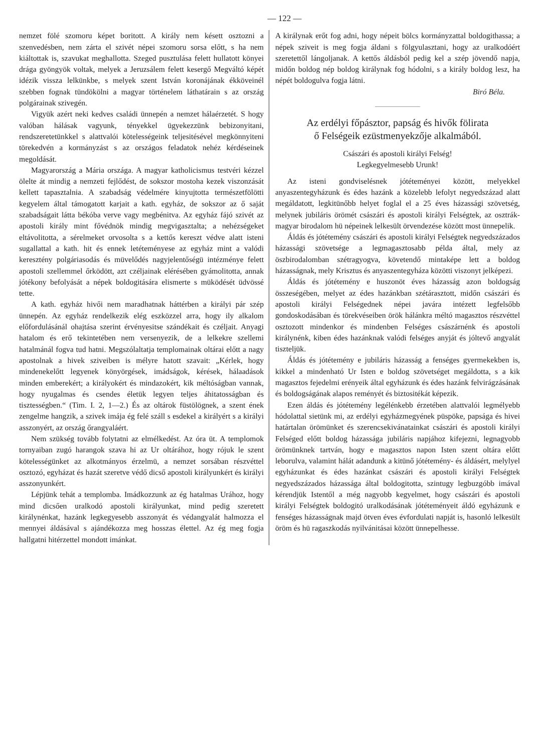— 122 —
nemzet fölé szomoru képet boritott. A király nem késett osztozni a szenvedésben, nem zárta el szivét népei szomoru sorsa előtt, s ha nem kiáltottak is, szavukat meghallotta. Szeged pusztulása felett hullatott könyei drága gyöngyök voltak, melyek a Jeruzsálem felett kesergő Megváltó képét idézik vissza lelkünkbe, s melyek szent István koronájának ékköveinél szebben fognak tündökölni a magyar történelem láthatárain s az ország polgárainak szivegén.
Vigyük azért neki kedves családi ünnepén a nemzet hálaérzetét. S hogy valóban hálásak vagyunk, tényekkel ügyekezzünk bebizonyitani, rendszeretetünkkel s alattvalói kötelességeink teljesitésével megkönnyiteni törekedvén a kormányzást s az országos feladatok nehéz kérdéseinek megoldását.
Magyarország a Mária országa. A magyar katholicismus testvéri kézzel ölelte át mindig a nemzeti fejlődést, de sokszor mostoha kezek viszonzását kellett tapasztalnia. A szabadság védelmére kinyujtotta természetfölötti kegyelem által támogatott karjait a kath. egyház, de sokszor az ő saját szabadságait látta békóba verve vagy megbénitva. Az egyház fájó szivét az apostoli király mint fővédnök mindig megvigasztalta; a nehézségeket eltávolitotta, a sérelmeket orvosolta s a kettős kereszt védve alatt isteni sugallattal a kath. hit és ennek letéteményese az egyház mint a valódi keresztény polgáriasodás és müvelődés nagyjelentőségü intézménye felett apostoli szellemmel őrködött, azt czéljainak elérésében gyámolitotta, annak jótékony befolyását a népek boldogitására elismerte s müködését üdvössé tette.
A kath. egyház hivői nem maradhatnak háttérben a királyi pár szép ünnepén. Az egyház rendelkezik elég eszközzel arra, hogy ily alkalom előfordulásánál ohajtása szerint érvényesitse szándékait és czéljait. Anyagi hatalom és erő tekintetében nem versenyezik, de a lelkekre szellemi hatalmánál fogva tud hatni. Megszólaltatja templomainak oltárai előtt a nagy apostolnak a hivek sziveiben is mélyre hatott szavait: „Kérlek, hogy mindenekelőtt legyenek könyörgések, imádságok, kérések, hálaadások minden emberekért; a királyokért és mindazokért, kik méltóságban vannak, hogy nyugalmas és csendes életük legyen teljes áhitatosságban és tisztességben.“ (Tim. I. 2, 1—2.) És az oltárok füstölögnek, a szent ének zengelme hangzik, a szivek imája ég felé száll s esdekel a királyért s a királyi asszonyért, az ország őrangyaláért.
Nem szükség tovább folytatni az elmélkedést. Az óra üt. A templomok tornyaiban zugó harangok szava hi az Ur oltárához, hogy rójuk le szent kötelességünket az alkotmányos érzelmü, a nemzet sorsában részvéttel osztozó, egyházat és hazát szeretve védő dicső apostoli királyunkért és királyi asszonyunkért.
Lépjünk tehát a templomba. Imádkozzunk az ég hatalmas Urához, hogy mind dicsően uralkodó apostoli királyunkat, mind pedig szeretett királynénkat, hazánk legkegyesebb asszonyát és védangyalát halmozza el mennyei áldásával s ajándékozza meg hosszas élettel. Az ég meg fogja hallgatni hitérzettel mondott imánkat.
A királynak erőt fog adni, hogy népeit bölcs kormányzattal boldogithassa; a népek sziveit is meg fogja áldani s fölgyulasztani, hogy az uralkodóért szeretettől lángoljanak. A kettős áldásból pedig kel a szép jövendő napja, midőn boldog nép boldog királynak fog hódolni, s a király boldog lesz, ha népét boldogulva fogja látni.
Biró Béla.
Az erdélyi főpásztor, papság és hivők fölirata
ő Felségeik ezüstmenyekzője alkalmából.
Császári és apostoli királyi Felség!
Legkegyelmesebb Urunk!
Az isteni gondviselésnek jótéteményei között, melyekkel anyaszentegyházunk és édes hazánk a közelebb lefolyt negyedszázad alatt megáldatott, legkitünőbb helyet foglal el a 25 éves házassági szövetség, melynek jubiláris örömét császári és apostoli királyi Felségtek, az osztrák-magyar birodalom hü népeinek lelkesült örvendezése között most ünnepelik.
Áldás és jótétemény császári és apostoli királyi Felségtek negyedszázados házassági szövetsége a legmagasztosabb példa által, mely az öszbirodalomban szétragyogva, követendő mintaképe lett a boldog házasságnak, mely Krisztus és anyaszentegyháza közötti viszonyt jelképezi.
Áldás és jótétemény e huszonöt éves házasság azon boldogság összeségében, melyet az édes hazánkban szétárasztott, midőn császári és apostoli királyi Felségednek népei javára intézett legfelsőbb gondoskodásában és törekvéseiben örök hálánkra méltó magasztos részvéttel osztozott mindenkor és mindenben Felséges császárnénk és apostoli királynénk, kiben édes hazánknak valódi felséges anyját és jóltevő angyalát tiszteljük.
Áldás és jótétemény e jubiláris házasság a fenséges gyermekekben is, kikkel a mindenható Ur Isten e boldog szövetséget megáldotta, s a kik magasztos fejedelmi erényeik által egyházunk és édes hazánk felvirágzásának és boldogságának alapos reményét és biztositékát képezik.
Ezen áldás és jótétemény legélénkebb érzetében alattvalói legmélyebb hódolattal sietünk mi, az erdélyi egyházmegyének püspöke, papsága és hivei határtalan örömünket és szerencsekivánatainkat császári és apostoli királyi Felséged előtt boldog házassága jubiláris napjához kifejezni, legnagyobb örömünknek tartván, hogy e magasztos napon Isten szent oltára előtt leborulva, valamint hálát adandunk a kitünő jótétemény- és áldásért, melylyel egyházunkat és édes hazánkat császári és apostoli királyi Felségtek negyedszázados házassága által boldogitotta, szintugy legbuzgóbb imával kérendjük Istentől a még nagyobb kegyelmet, hogy császári és apostoli királyi Felségtek boldogitó uralkodásának jótéteményeit áldó egyházunk e fenséges házasságnak majd ötven éves évfordulati napját is, hasonló lelkesült öröm és hü ragaszkodás nyilvánitásai között ünnepelhesse.